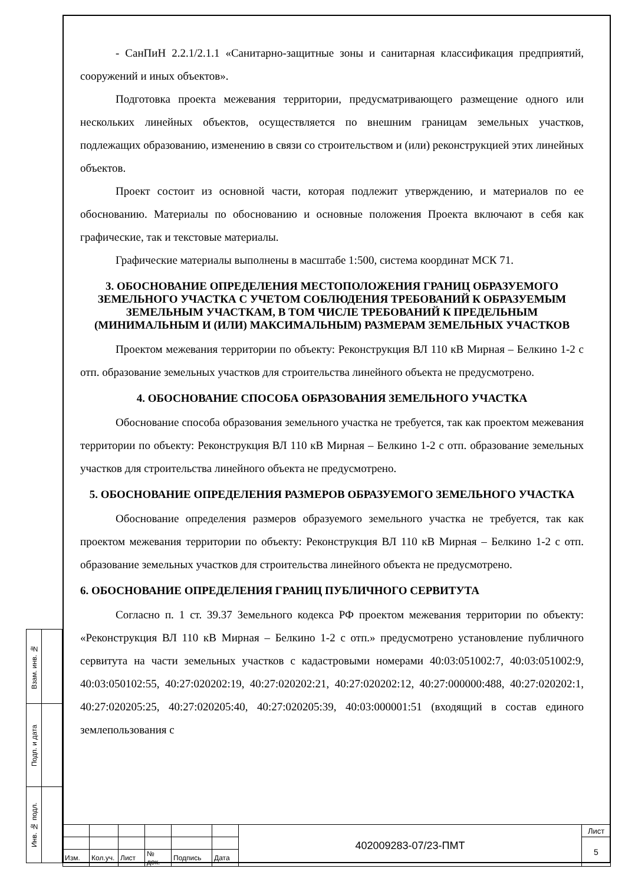- СанПиН 2.2.1/2.1.1 «Санитарно-защитные зоны и санитарная классификация предприятий, сооружений и иных объектов».
Подготовка проекта межевания территории, предусматривающего размещение одного или нескольких линейных объектов, осуществляется по внешним границам земельных участков, подлежащих образованию, изменению в связи со строительством и (или) реконструкцией этих линейных объектов.
Проект состоит из основной части, которая подлежит утверждению, и материалов по ее обоснованию. Материалы по обоснованию и основные положения Проекта включают в себя как графические, так и текстовые материалы.
Графические материалы выполнены в масштабе 1:500, система координат МСК 71.
3. ОБОСНОВАНИЕ ОПРЕДЕЛЕНИЯ МЕСТОПОЛОЖЕНИЯ ГРАНИЦ ОБРАЗУЕМОГО ЗЕМЕЛЬНОГО УЧАСТКА С УЧЕТОМ СОБЛЮДЕНИЯ ТРЕБОВАНИЙ К ОБРАЗУЕМЫМ ЗЕМЕЛЬНЫМ УЧАСТКАМ, В ТОМ ЧИСЛЕ ТРЕБОВАНИЙ К ПРЕДЕЛЬНЫМ (МИНИМАЛЬНЫМ И (ИЛИ) МАКСИМАЛЬНЫМ) РАЗМЕРАМ ЗЕМЕЛЬНЫХ УЧАСТКОВ
Проектом межевания территории по объекту: Реконструкция ВЛ 110 кВ Мирная – Белкино 1-2 с отп. образование земельных участков для строительства линейного объекта не предусмотрено.
4. ОБОСНОВАНИЕ СПОСОБА ОБРАЗОВАНИЯ ЗЕМЕЛЬНОГО УЧАСТКА
Обоснование способа образования земельного участка не требуется, так как проектом межевания территории по объекту: Реконструкция ВЛ 110 кВ Мирная – Белкино 1-2 с отп. образование земельных участков для строительства линейного объекта не предусмотрено.
5. ОБОСНОВАНИЕ ОПРЕДЕЛЕНИЯ РАЗМЕРОВ ОБРАЗУЕМОГО ЗЕМЕЛЬНОГО УЧАСТКА
Обоснование определения размеров образуемого земельного участка не требуется, так как проектом межевания территории по объекту: Реконструкция ВЛ 110 кВ Мирная – Белкино 1-2 с отп. образование земельных участков для строительства линейного объекта не предусмотрено.
6. ОБОСНОВАНИЕ ОПРЕДЕЛЕНИЯ ГРАНИЦ ПУБЛИЧНОГО СЕРВИТУТА
Согласно п. 1 ст. 39.37 Земельного кодекса РФ проектом межевания территории по объекту: «Реконструкция ВЛ 110 кВ Мирная – Белкино 1-2 с отп.» предусмотрено установление публичного сервитута на части земельных участков с кадастровыми номерами 40:03:051002:7, 40:03:051002:9, 40:03:050102:55, 40:27:020202:19, 40:27:020202:21, 40:27:020202:12, 40:27:000000:488, 40:27:020202:1, 40:27:020205:25, 40:27:020205:40, 40:27:020205:39, 40:03:000001:51 (входящий в состав единого землепользования с
| Взам. инв. № | |
| Подп. и дата | |
| Инв. № подл. | |
| | | | | | | 402009283-07/23-ПМТ | Лист |
| | | | | | | | 5 |
| Изм. | Кол.уч. | Лист | № док. | Подпись | Дата | | |